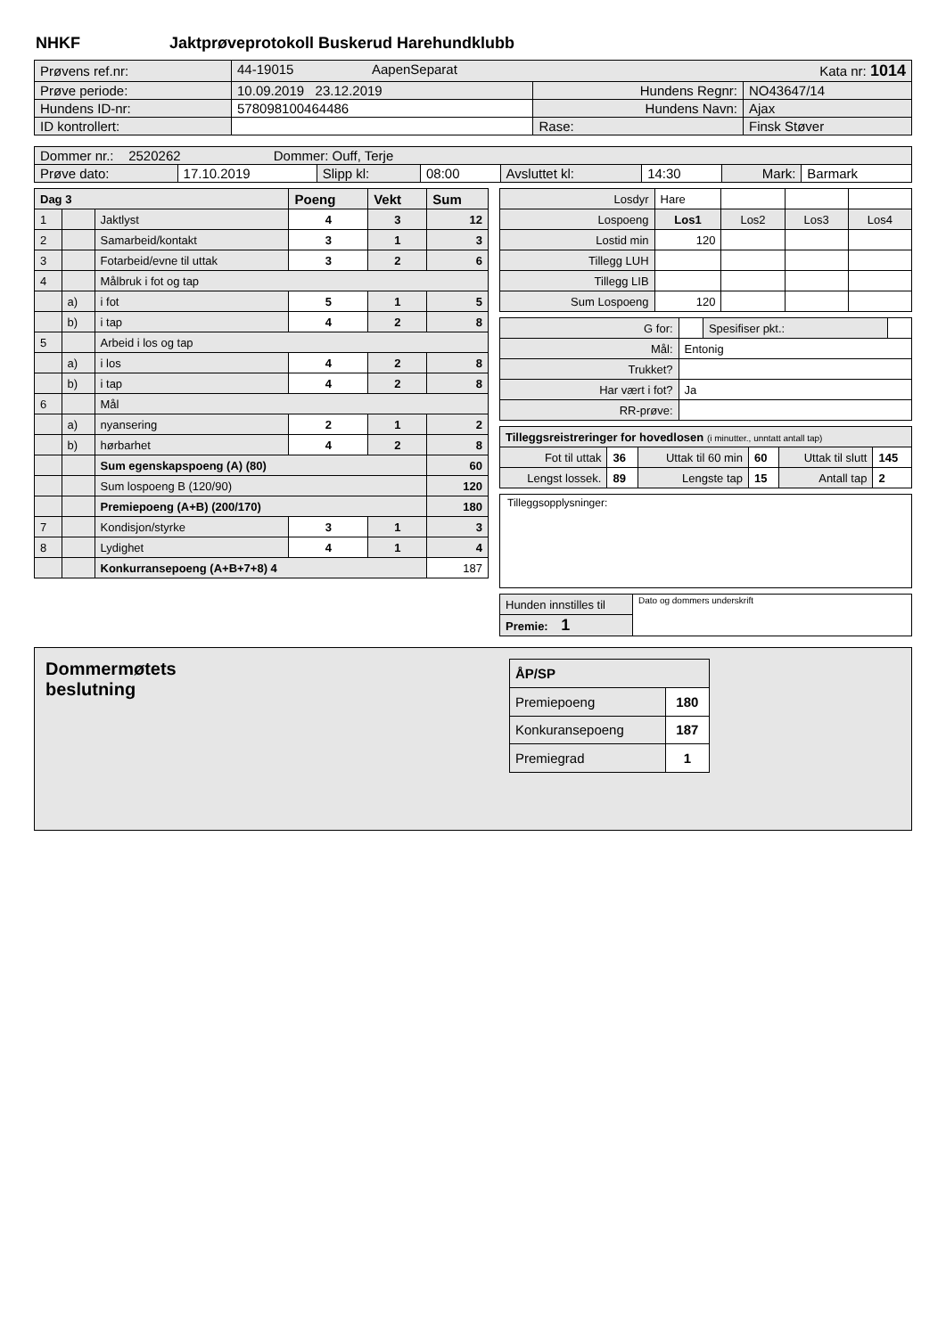NHKF Jaktprøveprotokoll Buskerud Harehundklubb
| Prøvens ref.nr: | 44-19015 AapenSeparat Kata nr: 1014 | | |
| Prøve periode: | 10.09.2019 23.12.2019 | Hundens Regnr: | NO43647/14 |
| Hundens ID-nr: | 578098100464486 | Hundens Navn: | Ajax |
| ID kontrollert: | | Rase: | Finsk Støver |
| Dommer nr.: 2520262 Dommer: Ouff, Terje | | | | | | | |
| Prøve dato: | 17.10.2019 | Slipp kl: | 08:00 | Avsluttet kl: | 14:30 | Mark: | Barmark |
| Dag 3 | | | Poeng | Vekt | Sum |
| 1 | | Jaktlyst | 4 | 3 | 12 |
| 2 | | Samarbeid/kontakt | 3 | 1 | 3 |
| 3 | | Fotarbeid/evne til uttak | 3 | 2 | 6 |
| 4 | | Målbruk i fot og tap | | | |
| | a) | i fot | 5 | 1 | 5 |
| | b) | i tap | 4 | 2 | 8 |
| 5 | | Arbeid i los og tap | | | |
| | a) | i los | 4 | 2 | 8 |
| | b) | i tap | 4 | 2 | 8 |
| 6 | | Mål | | | |
| | a) | nyansering | 2 | 1 | 2 |
| | b) | hørbarhet | 4 | 2 | 8 |
| | | Sum egenskapspoeng (A) (80) | | | 60 |
| | | Sum lospoeng B (120/90) | | | 120 |
| | | Premiepoeng (A+B) (200/170) | | | 180 |
| 7 | | Kondisjon/styrke | 3 | 1 | 3 |
| 8 | | Lydighet | 4 | 1 | 4 |
| | | Konkurransepoeng (A+B+7+8) 4 | | | 187 |
| Losdyr | Hare | | | |
| Lospoeng | Los1 | Los2 | Los3 | Los4 |
| Lostid min | 120 | | | |
| Tillegg LUH | | | | |
| Tillegg LIB | | | | |
| Sum Lospoeng | 120 | | | |
| G for: | | Spesifiser pkt.: | |
| Mål: | Entonig | | |
| Trukket? | | | |
| Har vært i fot? | Ja | | |
| RR-prøve: | | | |
| Tilleggsreistreringer for hovedlosen (i minutter., unntatt antall tap) | | | | | |
| Fot til uttak | 36 | Uttak til 60 min | 60 | Uttak til slutt | 145 |
| Lengst lossek. | 89 | Lengste tap | 15 | Antall tap | 2 |
Tilleggsopplysninger:
| Hunden innstilles til | Dato og dommers underskrift |
| Premie: 1 | |
Dommermøtets
beslutning
| ÅP/SP | |
| Premiepoeng | 180 |
| Konkuransepoeng | 187 |
| Premiegrad | 1 |